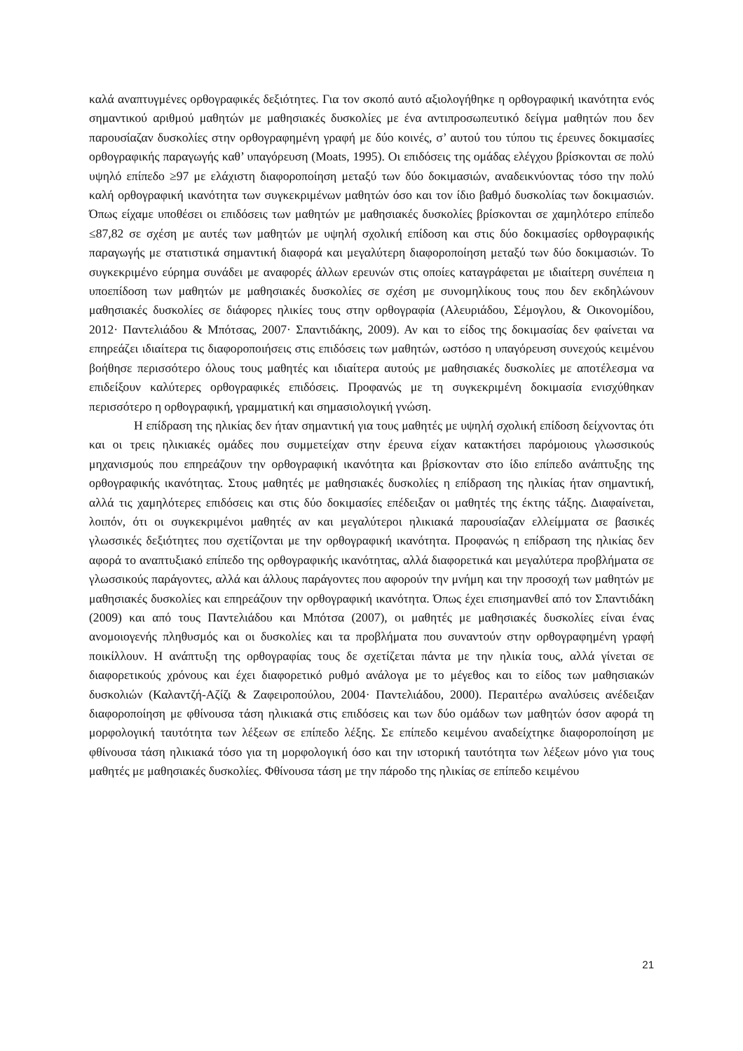καλά αναπτυγμένες ορθογραφικές δεξιότητες. Για τον σκοπό αυτό αξιολογήθηκε η ορθογραφική ικανότητα ενός σημαντικού αριθμού μαθητών με μαθησιακές δυσκολίες με ένα αντιπροσωπευτικό δείγμα μαθητών που δεν παρουσίαζαν δυσκολίες στην ορθογραφημένη γραφή με δύο κοινές, σ’ αυτού του τύπου τις έρευνες δοκιμασίες ορθογραφικής παραγωγής καθ’ υπαγόρευση (Moats, 1995). Οι επιδόσεις της ομάδας ελέγχου βρίσκονται σε πολύ υψηλό επίπεδο ≥97 με ελάχιστη διαφοροποίηση μεταξύ των δύο δοκιμασιών, αναδεικνύοντας τόσο την πολύ καλή ορθογραφική ικανότητα των συγκεκριμένων μαθητών όσο και τον ίδιο βαθμό δυσκολίας των δοκιμασιών. Όπως είχαμε υποθέσει οι επιδόσεις των μαθητών με μαθησιακές δυσκολίες βρίσκονται σε χαμηλότερο επίπεδο ≤87,82 σε σχέση με αυτές των μαθητών με υψηλή σχολική επίδοση και στις δύο δοκιμασίες ορθογραφικής παραγωγής με στατιστικά σημαντική διαφορά και μεγαλύτερη διαφοροποίηση μεταξύ των δύο δοκιμασιών. Το συγκεκριμένο εύρημα συνάδει με αναφορές άλλων ερευνών στις οποίες καταγράφεται με ιδιαίτερη συνέπεια η υποεπίδοση των μαθητών με μαθησιακές δυσκολίες σε σχέση με συνομηλίκους τους που δεν εκδηλώνουν μαθησιακές δυσκολίες σε διάφορες ηλικίες τους στην ορθογραφία (Αλευριάδου, Σέμογλου, & Οικονομίδου, 2012· Παντελιάδου & Μπότσας, 2007· Σπαντιδάκης, 2009). Αν και το είδος της δοκιμασίας δεν φαίνεται να επηρεάζει ιδιαίτερα τις διαφοροποιήσεις στις επιδόσεις των μαθητών, ωστόσο η υπαγόρευση συνεχούς κειμένου βοήθησε περισσότερο όλους τους μαθητές και ιδιαίτερα αυτούς με μαθησιακές δυσκολίες με αποτέλεσμα να επιδείξουν καλύτερες ορθογραφικές επιδόσεις. Προφανώς με τη συγκεκριμένη δοκιμασία ενισχύθηκαν περισσότερο η ορθογραφική, γραμματική και σημασιολογική γνώση.
Η επίδραση της ηλικίας δεν ήταν σημαντική για τους μαθητές με υψηλή σχολική επίδοση δείχνοντας ότι και οι τρεις ηλικιακές ομάδες που συμμετείχαν στην έρευνα είχαν κατακτήσει παρόμοιους γλωσσικούς μηχανισμούς που επηρεάζουν την ορθογραφική ικανότητα και βρίσκονταν στο ίδιο επίπεδο ανάπτυξης της ορθογραφικής ικανότητας. Στους μαθητές με μαθησιακές δυσκολίες η επίδραση της ηλικίας ήταν σημαντική, αλλά τις χαμηλότερες επιδόσεις και στις δύο δοκιμασίες επέδειξαν οι μαθητές της έκτης τάξης. Διαφαίνεται, λοιπόν, ότι οι συγκεκριμένοι μαθητές αν και μεγαλύτεροι ηλικιακά παρουσίαζαν ελλείμματα σε βασικές γλωσσικές δεξιότητες που σχετίζονται με την ορθογραφική ικανότητα. Προφανώς η επίδραση της ηλικίας δεν αφορά το αναπτυξιακό επίπεδο της ορθογραφικής ικανότητας, αλλά διαφορετικά και μεγαλύτερα προβλήματα σε γλωσσικούς παράγοντες, αλλά και άλλους παράγοντες που αφορούν την μνήμη και την προσοχή των μαθητών με μαθησιακές δυσκολίες και επηρεάζουν την ορθογραφική ικανότητα. Όπως έχει επισημανθεί από τον Σπαντιδάκη (2009) και από τους Παντελιάδου και Μπότσα (2007), οι μαθητές με μαθησιακές δυσκολίες είναι ένας ανομοιογενής πληθυσμός και οι δυσκολίες και τα προβλήματα που συναντούν στην ορθογραφημένη γραφή ποικίλλουν. Η ανάπτυξη της ορθογραφίας τους δε σχετίζεται πάντα με την ηλικία τους, αλλά γίνεται σε διαφορετικούς χρόνους και έχει διαφορετικό ρυθμό ανάλογα με το μέγεθος και το είδος των μαθησιακών δυσκολιών (Καλαντζή-Αζίζι & Ζαφειροπούλου, 2004· Παντελιάδου, 2000). Περαιτέρω αναλύσεις ανέδειξαν διαφοροποίηση με φθίνουσα τάση ηλικιακά στις επιδόσεις και των δύο ομάδων των μαθητών όσον αφορά τη μορφολογική ταυτότητα των λέξεων σε επίπεδο λέξης. Σε επίπεδο κειμένου αναδείχτηκε διαφοροποίηση με φθίνουσα τάση ηλικιακά τόσο για τη μορφολογική όσο και την ιστορική ταυτότητα των λέξεων μόνο για τους μαθητές με μαθησιακές δυσκολίες. Φθίνουσα τάση με την πάροδο της ηλικίας σε επίπεδο κειμένου
21